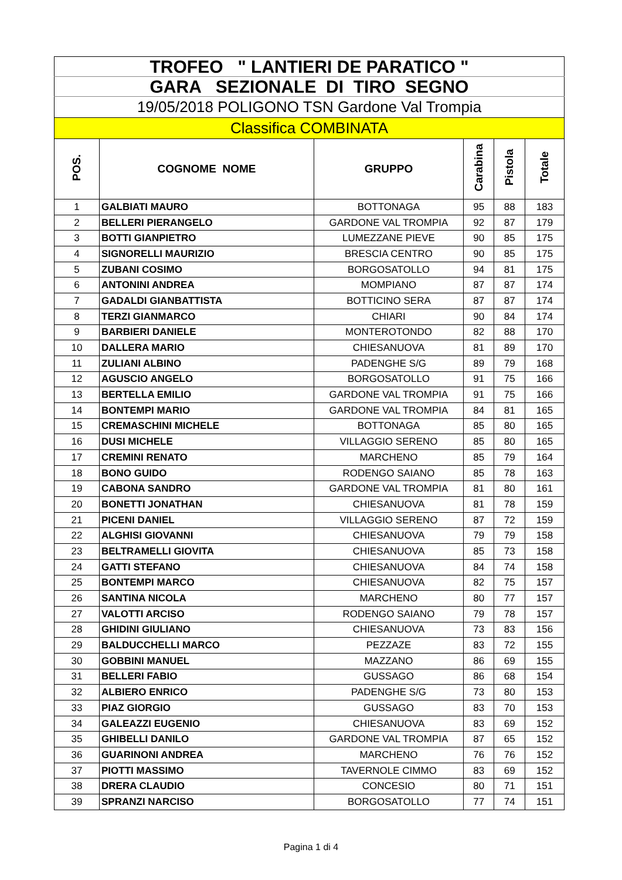| TROFEO " LANTIERI DE PARATICO " | | | | | |
| GARA SEZIONALE DI TIRO SEGNO | | | | | |
| 19/05/2018 POLIGONO TSN Gardone Val Trompia | | | | | |
| Classifica COMBINATA | | | | | |
| POS. | COGNOME NOME | GRUPPO | Carabina | Pistola | Totale |
| 1 | GALBIATI MAURO | BOTTONAGA | 95 | 88 | 183 |
| 2 | BELLERI PIERANGELO | GARDONE VAL TROMPIA | 92 | 87 | 179 |
| 3 | BOTTI GIANPIETRO | LUMEZZANE PIEVE | 90 | 85 | 175 |
| 4 | SIGNORELLI MAURIZIO | BRESCIA CENTRO | 90 | 85 | 175 |
| 5 | ZUBANI COSIMO | BORGOSATOLLO | 94 | 81 | 175 |
| 6 | ANTONINI ANDREA | MOMPIANO | 87 | 87 | 174 |
| 7 | GADALDI GIANBATTISTA | BOTTICINO SERA | 87 | 87 | 174 |
| 8 | TERZI GIANMARCO | CHIARI | 90 | 84 | 174 |
| 9 | BARBIERI DANIELE | MONTEROTONDO | 82 | 88 | 170 |
| 10 | DALLERA MARIO | CHIESANUOVA | 81 | 89 | 170 |
| 11 | ZULIANI ALBINO | PADENGHE S/G | 89 | 79 | 168 |
| 12 | AGUSCIO ANGELO | BORGOSATOLLO | 91 | 75 | 166 |
| 13 | BERTELLA EMILIO | GARDONE VAL TROMPIA | 91 | 75 | 166 |
| 14 | BONTEMPI MARIO | GARDONE VAL TROMPIA | 84 | 81 | 165 |
| 15 | CREMASCHINI MICHELE | BOTTONAGA | 85 | 80 | 165 |
| 16 | DUSI MICHELE | VILLAGGIO SERENO | 85 | 80 | 165 |
| 17 | CREMINI RENATO | MARCHENO | 85 | 79 | 164 |
| 18 | BONO GUIDO | RODENGO SAIANO | 85 | 78 | 163 |
| 19 | CABONA SANDRO | GARDONE VAL TROMPIA | 81 | 80 | 161 |
| 20 | BONETTI JONATHAN | CHIESANUOVA | 81 | 78 | 159 |
| 21 | PICENI DANIEL | VILLAGGIO SERENO | 87 | 72 | 159 |
| 22 | ALGHISI GIOVANNI | CHIESANUOVA | 79 | 79 | 158 |
| 23 | BELTRAMELLI GIOVITA | CHIESANUOVA | 85 | 73 | 158 |
| 24 | GATTI STEFANO | CHIESANUOVA | 84 | 74 | 158 |
| 25 | BONTEMPI MARCO | CHIESANUOVA | 82 | 75 | 157 |
| 26 | SANTINA NICOLA | MARCHENO | 80 | 77 | 157 |
| 27 | VALOTTI ARCISO | RODENGO SAIANO | 79 | 78 | 157 |
| 28 | GHIDINI GIULIANO | CHIESANUOVA | 73 | 83 | 156 |
| 29 | BALDUCCHELLI MARCO | PEZZAZE | 83 | 72 | 155 |
| 30 | GOBBINI MANUEL | MAZZANO | 86 | 69 | 155 |
| 31 | BELLERI FABIO | GUSSAGO | 86 | 68 | 154 |
| 32 | ALBIERO ENRICO | PADENGHE S/G | 73 | 80 | 153 |
| 33 | PIAZ GIORGIO | GUSSAGO | 83 | 70 | 153 |
| 34 | GALEAZZI EUGENIO | CHIESANUOVA | 83 | 69 | 152 |
| 35 | GHIBELLI DANILO | GARDONE VAL TROMPIA | 87 | 65 | 152 |
| 36 | GUARINONI ANDREA | MARCHENO | 76 | 76 | 152 |
| 37 | PIOTTI MASSIMO | TAVERNOLE CIMMO | 83 | 69 | 152 |
| 38 | DRERA CLAUDIO | CONCESIO | 80 | 71 | 151 |
| 39 | SPRANZI NARCISO | BORGOSATOLLO | 77 | 74 | 151 |
Pagina 1 di 4